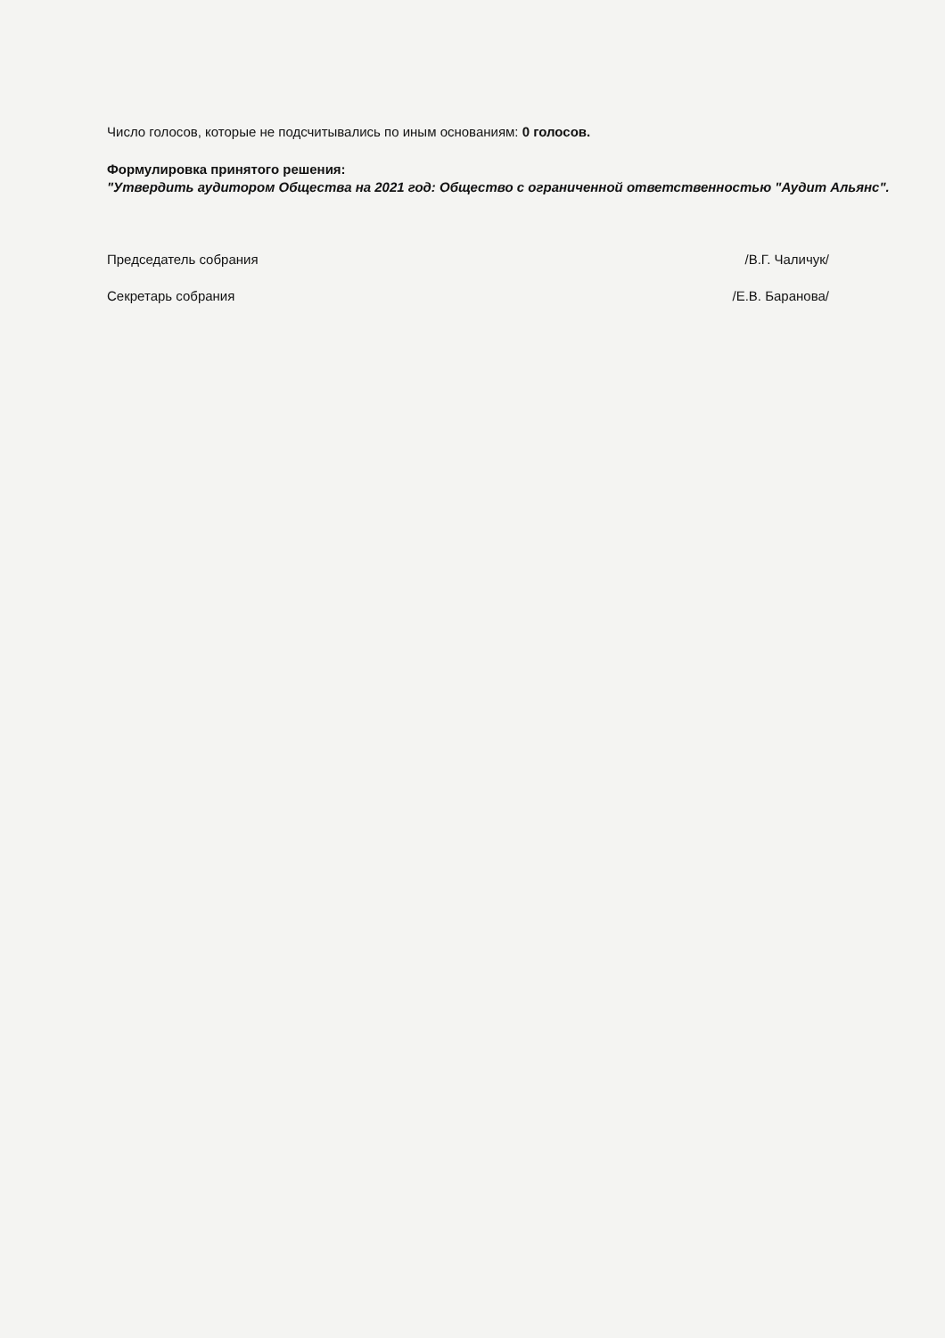Число голосов, которые не подсчитывались по иным основаниям: 0 голосов.
Формулировка принятого решения:
"Утвердить аудитором Общества на 2021 год: Общество с ограниченной ответственностью "Аудит Альянс".
Председатель собрания /В.Г. Чаличук/
Секретарь собрания /Е.В. Баранова/